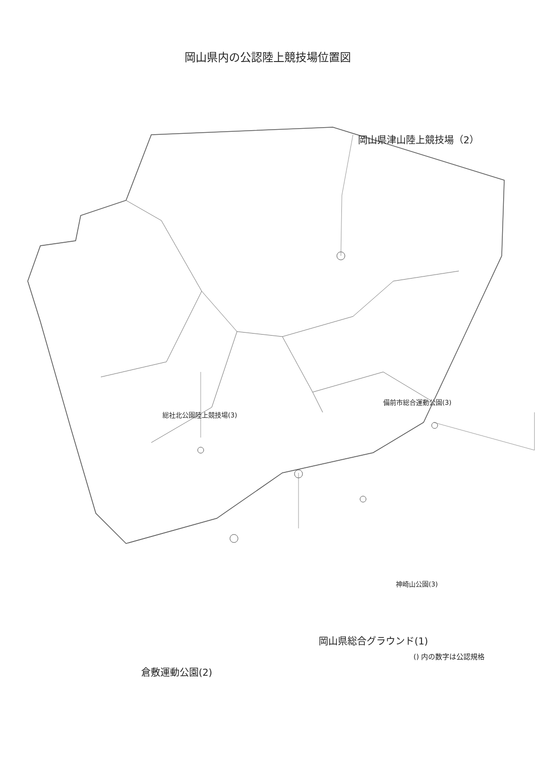岡山県内の公認陸上競技場位置図
岡山県津山陸上競技場（2）
備前市総合運動公園(3)
総社北公園陸上競技場(3)
神崎山公園(3)
岡山県総合グラウンド(1)
倉敷運動公園(2)
() 内の数字は公認規格